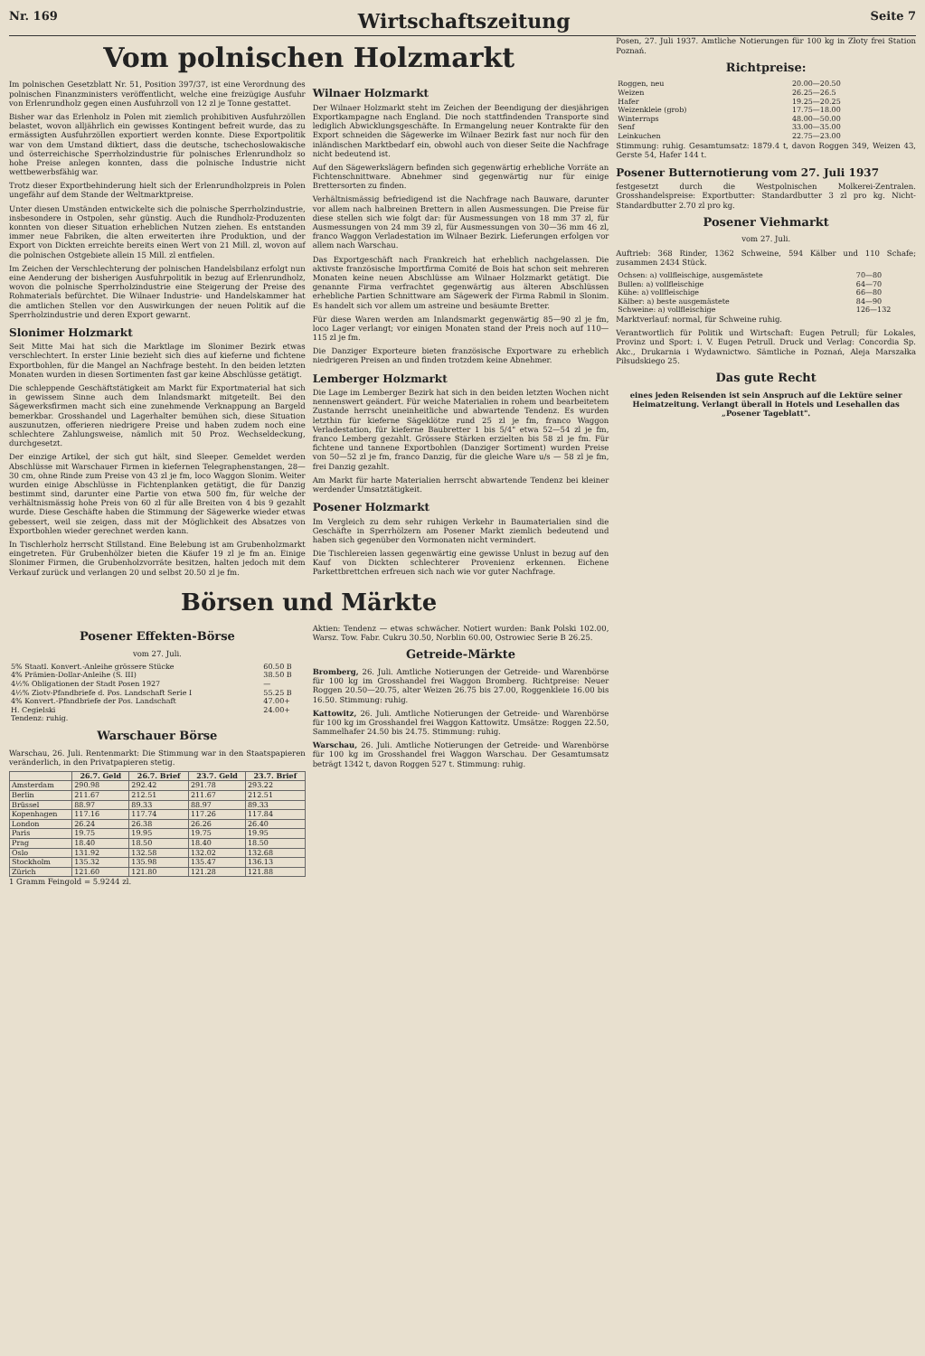Nr. 169 Wirtschaftszeitung Seite 7
Vom polnischen Holzmarkt
Im polnischen Gesetzblatt Nr. 51, Position 397/37, ist eine Verordnung des polnischen Finanzministers veröffentlicht, welche eine freizügige Ausfuhr von Erlenrundholz gegen einen Ausfuhrzoll von 12 zl je Tonne gestattet.
Bisher war das Erlenholz in Polen mit ziemlich prohibitiven Ausfuhrzöllen belastet, wovon alljährlich ein gewisses Kontingent befreit wurde, das zu ermässigten Ausfuhrzöllen exportiert werden konnte. Diese Exportpolitik war von dem Umstand diktiert, dass die deutsche, tschechoslowakische und österreichische Sperrholzindustrie für polnisches Erlenrundholz so hohe Preise anlegen konnten, dass die polnische Industrie nicht wettbewerbsfähig war.
Trotz dieser Exportbehinderung hielt sich der Erlenrundholzpreis in Polen ungefähr auf dem Stande der Weltmarktpreise.
Unter diesen Umständen entwickelte sich die polnische Sperrholzindustrie, insbesondere in Ostpolen, sehr günstig. Auch die Rundholz-Produzenten konnten von dieser Situation erheblichen Nutzen ziehen. Es entstanden immer neue Fabriken, die alten erweiterten ihre Produktion, und der Export von Dickten erreichte bereits einen Wert von 21 Mill. zl, wovon auf die polnischen Ostgebiete allein 15 Mill. zl entfielen.
Im Zeichen der Verschlechterung der polnischen Handelsbilanz erfolgt nun eine Aenderung der bisherigen Ausfuhrpolitik in bezug auf Erlenrundholz, wovon die polnische Sperrholzindustrie eine Steigerung der Preise des Rohmaterials befürchtet. Die Wilnaer Industrie- und Handelskammer hat die amtlichen Stellen vor den Auswirkungen der neuen Politik auf die Sperrholzindustrie und deren Export gewarnt.
Slonimer Holzmarkt
Seit Mitte Mai hat sich die Marktlage im Slonimer Bezirk etwas verschlechtert. In erster Linie bezieht sich dies auf kieferne und fichtene Exportbohlen, für die Mangel an Nachfrage besteht. In den beiden letzten Monaten wurden in diesen Sortimenten fast gar keine Abschlüsse getätigt.
Die schleppende Geschäftstätigkeit am Markt für Exportmaterial hat sich in gewissem Sinne auch dem Inlandsmarkt mitgeteilt. Bei den Sägewerksfirmen macht sich eine zunehmende Verknappung an Bargeld bemerkbar. Grosshandel und Lagerhalter bemühen sich, diese Situation auszunutzen, offerieren niedrigere Preise und haben zudem noch eine schlechtere Zahlungsweise, nämlich mit 50 Proz. Wechseldeckung, durchgesetzt.
Der einzige Artikel, der sich gut hält, sind Sleeper. Gemeldet werden Abschlüsse mit Warschauer Firmen in kiefernen Telegraphenstangen, 28—30 cm, ohne Rinde zum Preise von 43 zl je fm, loco Waggon Slonim. Weiter wurden einige Abschlüsse in Fichtenplanken getätigt, die für Danzig bestimmt sind, darunter eine Partie von etwa 500 fm, für welche der verhältnismässig hohe Preis von 60 zl für alle Breiten von 4 bis 9 gezahlt wurde. Diese Geschäfte haben die Stimmung der Sägewerke wieder etwas gebessert, weil sie zeigen, dass mit der Möglichkeit des Absatzes von Exportbohlen wieder gerechnet werden kann.
In Tischlerholz herrscht Stillstand. Eine Belebung ist am Grubenholzmarkt eingetreten. Für Grubenhölzer bieten die Käufer 19 zl je fm an. Einige Slonimer Firmen, die Grubenholzvorräte besitzen, halten jedoch mit dem Verkauf zurück und verlangen 20 und selbst 20.50 zl je fm.
Wilnaer Holzmarkt
Der Wilnaer Holzmarkt steht im Zeichen der Beendigung der diesjährigen Exportkampagne nach England. Die noch stattfindenden Transporte sind lediglich Abwicklungsgeschäfte. In Ermangelung neuer Kontrakte für den Export schneiden die Sägewerke im Wilnaer Bezirk fast nur noch für den inländischen Marktbedarf ein, obwohl auch von dieser Seite die Nachfrage nicht bedeutend ist.
Auf den Sägewerkslägern befinden sich gegenwärtig erhebliche Vorräte an Fichtenschnittware. Abnehmer sind gegenwärtig nur für einige Brettersorten zu finden.
Verhältnismässig befriedigend ist die Nachfrage nach Bauware, darunter vor allem nach halbreinen Brettern in allen Ausmessungen. Die Preise für diese stellen sich wie folgt dar: für Ausmessungen von 18 mm 37 zl, für Ausmessungen von 24 mm 39 zl, für Ausmessungen von 30—36 mm 46 zl, franco Waggon Verladestation im Wilnaer Bezirk. Lieferungen erfolgen vor allem nach Warschau.
Das Exportgeschäft nach Frankreich hat erheblich nachgelassen. Die aktivste französische Importfirma Comité de Bois hat schon seit mehreren Monaten keine neuen Abschlüsse am Wilnaer Holzmarkt getätigt. Die genannte Firma verfrachtet gegenwärtig aus älteren Abschlüssen erhebliche Partien Schnittware am Sägewerk der Firma Rabmil in Slonim. Es handelt sich vor allem um astreine und besäumte Bretter.
Für diese Waren werden am Inlandsmarkt gegenwärtig 85—90 zl je fm, loco Lager verlangt; vor einigen Monaten stand der Preis noch auf 110—115 zl je fm.
Die Danziger Exporteure bieten französische Exportware zu erheblich niedrigeren Preisen an und finden trotzdem keine Abnehmer.
Lemberger Holzmarkt
Die Lage im Lemberger Bezirk hat sich in den beiden letzten Wochen nicht nennenswert geändert. Für weiche Materialien in rohem und bearbeitetem Zustande herrscht uneinheitliche und abwartende Tendenz. Es wurden letzthin für kieferne Sägeklötze rund 25 zl je fm, franco Waggon Verladestation, für kieferne Baubretter 1 bis 5/4" etwa 52—54 zl je fm, franco Lemberg gezahlt. Grössere Stärken erzielten bis 58 zl je fm. Für fichtene und tannene Exportbohlen (Danziger Sortiment) wurden Preise von 50—52 zl je fm, franco Danzig, für die gleiche Ware u/s — 58 zl je fm, frei Danzig gezahlt.
Am Markt für harte Materialien herrscht abwartende Tendenz bei kleiner werdender Umsatztätigkeit.
Posener Holzmarkt
Im Vergleich zu dem sehr ruhigen Verkehr in Baumaterialien sind die Geschäfte in Sperrhölzern am Posener Markt ziemlich bedeutend und haben sich gegenüber den Vormonaten nicht vermindert.
Die Tischlereien lassen gegenwärtig eine gewisse Unlust in bezug auf den Kauf von Dickten schlechterer Provenienz erkennen. Eichene Parkettbrettchen erfreuen sich nach wie vor guter Nachfrage.
Börsen und Märkte
Posener Effekten-Börse
vom 27. Juli.
| 5% Staatl. Konvert.-Anleihe grössere Stücke | 60.50 B |
| 4% Prämien-Dollar-Anleihe (S. III) | 38.50 B |
| 4½% Obligationen der Stadt Posen 1927 | — |
| 4½% Ziotv-Pfandbriefe d. Pos. Landschaft Serie I | 55.25 B |
| 4% Konvert.-Pfandbriefe der Pos. Landschaft | 47.00+ |
| H. Cegielski | 24.00+ |
| Tendenz: ruhig. | |
Warschauer Börse
Warschau, 26. Juli. Rentenmarkt: Die Stimmung war in den Staatspapieren veränderlich, in den Privatpapieren stetig.
| | 26.7. Geld | 26.7. Brief | 23.7. Geld | 23.7. Brief |
| --- | --- | --- | --- | --- |
| Amsterdam | 290.98 | 292.42 | 291.78 | 293.22 |
| Berlin | 211.67 | 212.51 | 211.67 | 212.51 |
| Brüssel | 88.97 | 89.33 | 88.97 | 89.33 |
| Kopenhagen | 117.16 | 117.74 | 117.26 | 117.84 |
| London | 26.24 | 26.38 | 26.26 | 26.40 |
| Paris | 19.75 | 19.95 | 19.75 | 19.95 |
| Prag | 18.40 | 18.50 | 18.40 | 18.50 |
| Oslo | 131.92 | 132.58 | 132.02 | 132.68 |
| Stockholm | 135.32 | 135.98 | 135.47 | 136.13 |
| Zürich | 121.60 | 121.80 | 121.28 | 121.88 |
1 Gramm Feingold = 5.9244 zl.
Aktien: Tendenz — etwas schwächer. Notiert wurden: Bank Polski 102.00, Warsz. Tow. Fabr. Cukru 30.50, Norblin 60.00, Ostrowiec Serie B 26.25.
Getreide-Märkte
Bromberg, 26. Juli. Amtliche Notierungen der Getreide- und Warenbörse für 100 kg im Grosshandel frei Waggon Bromberg. Richtpreise: Neuer Roggen 20.50—20.75, alter Weizen 26.75 bis 27.00, Roggenkleie 16.00 bis 16.50. Stimmung: ruhig.
Kattowitz, 26. Juli. Amtliche Notierungen der Getreide- und Warenbörse für 100 kg im Grosshandel frei Waggon Kattowitz. Umsätze: Roggen 22.50, Sammelhafer 24.50 bis 24.75. Stimmung: ruhig.
Warschau, 26. Juli. Amtliche Notierungen der Getreide- und Warenbörse für 100 kg im Grosshandel frei Waggon Warschau. Der Gesamtumsatz beträgt 1342 t, davon Roggen 527 t. Stimmung: ruhig.
Posen, 27. Juli 1937. Amtliche Notierungen für 100 kg in Złoty frei Station Poznań.
Richtpreise:
| Roggen, neu | 20.00—20.50 |
| Weizen | 26.25—26.5 |
| Hafer | 19.25—20.25 |
| Weizenkleie (grob) | 17.75—18.00 |
| Winterraps | 48.00—50.00 |
| Senf | 33.00—35.00 |
| Leinkuchen | 22.75—23.00 |
Stimmung: ruhig. Gesamtumsatz: 1879.4 t, davon Roggen 349, Weizen 43, Gerste 54, Hafer 144 t.
Posener Butternotierung vom 27. Juli 1937
festgesetzt durch die Westpolnischen Molkerei-Zentralen. Grosshandelspreise: Exportbutter: Standardbutter 3 zl pro kg. Nicht-Standardbutter 2.70 zl pro kg.
Posener Viehmarkt
vom 27. Juli.
Auftrieb: 368 Rinder, 1362 Schweine, 594 Kälber und 110 Schafe; zusammen 2434 Stück.
| Ochsen: a) vollfleischige, ausgemästete | 70—80 |
| Bullen: a) vollfleischige | 64—70 |
| Kühe: a) vollfleischige | 66—80 |
| Kälber: a) beste ausgemästete | 84—90 |
| Schweine: a) vollfleischige | 126—132 |
Marktverlauf: normal, für Schweine ruhig.
Verantwortlich für Politik und Wirtschaft: Eugen Petrull; für Lokales, Provinz und Sport: i. V. Eugen Petrull. Druck und Verlag: Concordia Sp. Akc., Drukarnia i Wydawnictwo. Sämtliche in Poznań, Aleja Marszałka Piłsudskiego 25.
Das gute Recht
eines jeden Reisenden ist sein Anspruch auf die Lektüre seiner Heimatzeitung. Verlangt überall in Hotels und Lesehallen das „Posener Tageblatt".